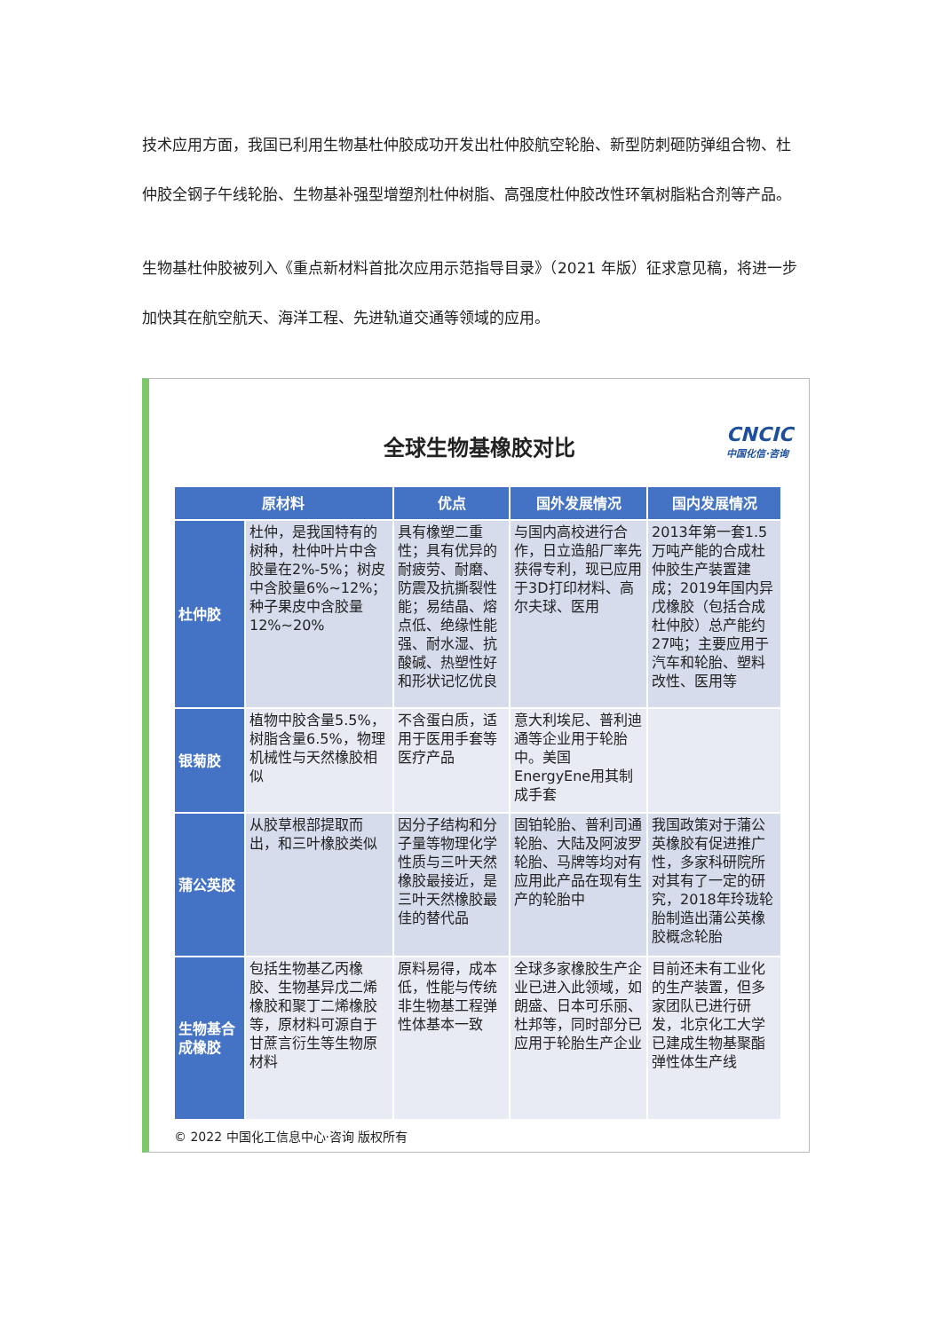技术应用方面，我国已利用生物基杜仲胶成功开发出杜仲胶航空轮胎、新型防刺砸防弹组合物、杜仲胶全钢子午线轮胎、生物基补强型增塑剂杜仲树脂、高强度杜仲胶改性环氧树脂粘合剂等产品。
生物基杜仲胶被列入《重点新材料首批次应用示范指导目录》（2021 年版）征求意见稿，将进一步加快其在航空航天、海洋工程、先进轨道交通等领域的应用。
CNCIC
中国化信·咨询
全球生物基橡胶对比
| 原材料 | | 优点 | 国外发展情况 | 国内发展情况 |
| --- | --- | --- | --- | --- |
| 杜仲胶 | 杜仲，是我国特有的树种，杜仲叶片中含胶量在2%-5%；树皮中含胶量6%~12%；种子果皮中含胶量12%~20% | 具有橡塑二重性；具有优异的耐疲劳、耐磨、防震及抗撕裂性能；易结晶、熔点低、绝缘性能强、耐水湿、抗酸碱、热塑性好和形状记忆优良 | 与国内高校进行合作，日立造船厂率先获得专利，现已应用于3D打印材料、高尔夫球、医用 | 2013年第一套1.5万吨产能的合成杜仲胶生产装置建成；2019年国内异戊橡胶（包括合成杜仲胶）总产能约27吨；主要应用于汽车和轮胎、塑料改性、医用等 |
| 银菊胶 | 植物中胶含量5.5%，树脂含量6.5%，物理机械性与天然橡胶相似 | 不含蛋白质，适用于医用手套等医疗产品 | 意大利埃尼、普利迪通等企业用于轮胎中。美国EnergyEne用其制成手套 | |
| 蒲公英胶 | 从胶草根部提取而出，和三叶橡胶类似 | 因分子结构和分子量等物理化学性质与三叶天然橡胶最接近，是三叶天然橡胶最佳的替代品 | 固铂轮胎、普利司通轮胎、大陆及阿波罗轮胎、马牌等均对有应用此产品在现有生产的轮胎中 | 我国政策对于蒲公英橡胶有促进推广性，多家科研院所对其有了一定的研究，2018年玲珑轮胎制造出蒲公英橡胶概念轮胎 |
| 生物基合成橡胶 | 包括生物基乙丙橡胶、生物基异戊二烯橡胶和聚丁二烯橡胶等，原材料可源自于甘蔗言衍生等生物原材料 | 原料易得，成本低，性能与传统非生物基工程弹性体基本一致 | 全球多家橡胶生产企业已进入此领域，如朗盛、日本可乐丽、杜邦等，同时部分已应用于轮胎生产企业 | 目前还未有工业化的生产装置，但多家团队已进行研发，北京化工大学已建成生物基聚酯弹性体生产线 |
© 2022 中国化工信息中心·咨询 版权所有